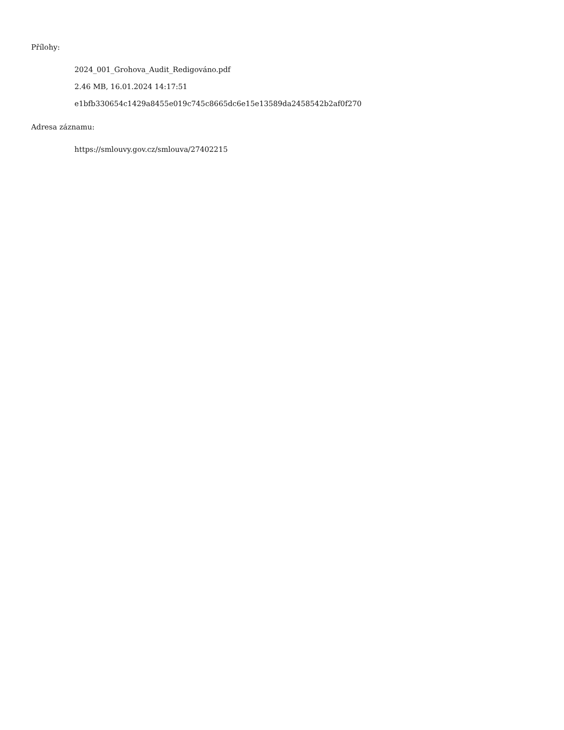Přílohy:
2024_001_Grohova_Audit_Redigováno.pdf
2.46 MB, 16.01.2024 14:17:51
e1bfb330654c1429a8455e019c745c8665dc6e15e13589da2458542b2af0f270
Adresa záznamu:
https://smlouvy.gov.cz/smlouva/27402215